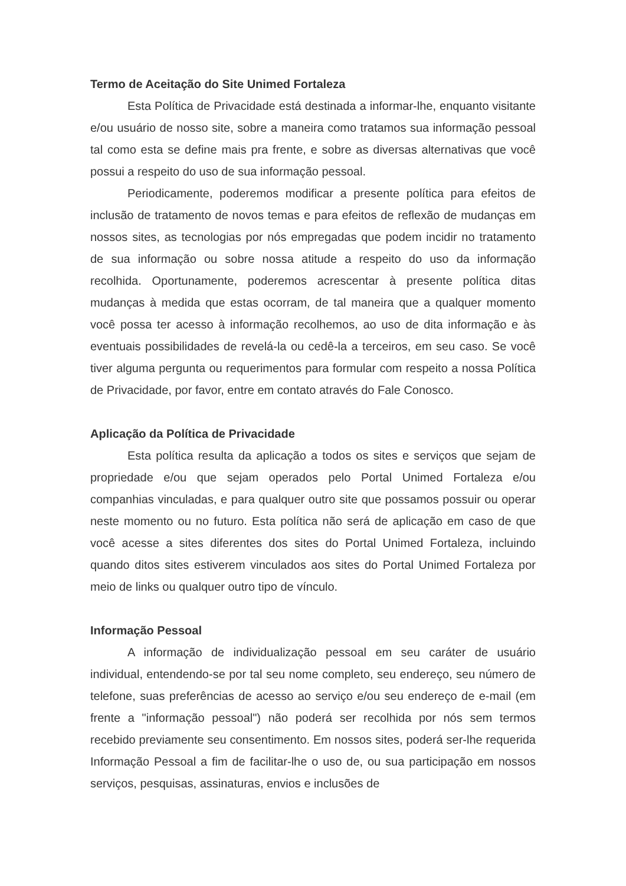Termo de Aceitação do Site Unimed Fortaleza
Esta Política de Privacidade está destinada a informar-lhe, enquanto visitante e/ou usuário de nosso site, sobre a maneira como tratamos sua informação pessoal tal como esta se define mais pra frente, e sobre as diversas alternativas que você possui a respeito do uso de sua informação pessoal.
Periodicamente, poderemos modificar a presente política para efeitos de inclusão de tratamento de novos temas e para efeitos de reflexão de mudanças em nossos sites, as tecnologias por nós empregadas que podem incidir no tratamento de sua informação ou sobre nossa atitude a respeito do uso da informação recolhida. Oportunamente, poderemos acrescentar à presente política ditas mudanças à medida que estas ocorram, de tal maneira que a qualquer momento você possa ter acesso à informação recolhemos, ao uso de dita informação e às eventuais possibilidades de revelá-la ou cedê-la a terceiros, em seu caso. Se você tiver alguma pergunta ou requerimentos para formular com respeito a nossa Política de Privacidade, por favor, entre em contato através do Fale Conosco.
Aplicação da Política de Privacidade
Esta política resulta da aplicação a todos os sites e serviços que sejam de propriedade e/ou que sejam operados pelo Portal Unimed Fortaleza e/ou companhias vinculadas, e para qualquer outro site que possamos possuir ou operar neste momento ou no futuro. Esta política não será de aplicação em caso de que você acesse a sites diferentes dos sites do Portal Unimed Fortaleza, incluindo quando ditos sites estiverem vinculados aos sites do Portal Unimed Fortaleza por meio de links ou qualquer outro tipo de vínculo.
Informação Pessoal
A informação de individualização pessoal em seu caráter de usuário individual, entendendo-se por tal seu nome completo, seu endereço, seu número de telefone, suas preferências de acesso ao serviço e/ou seu endereço de e-mail (em frente a "informação pessoal") não poderá ser recolhida por nós sem termos recebido previamente seu consentimento. Em nossos sites, poderá ser-lhe requerida Informação Pessoal a fim de facilitar-lhe o uso de, ou sua participação em nossos serviços, pesquisas, assinaturas, envios e inclusões de